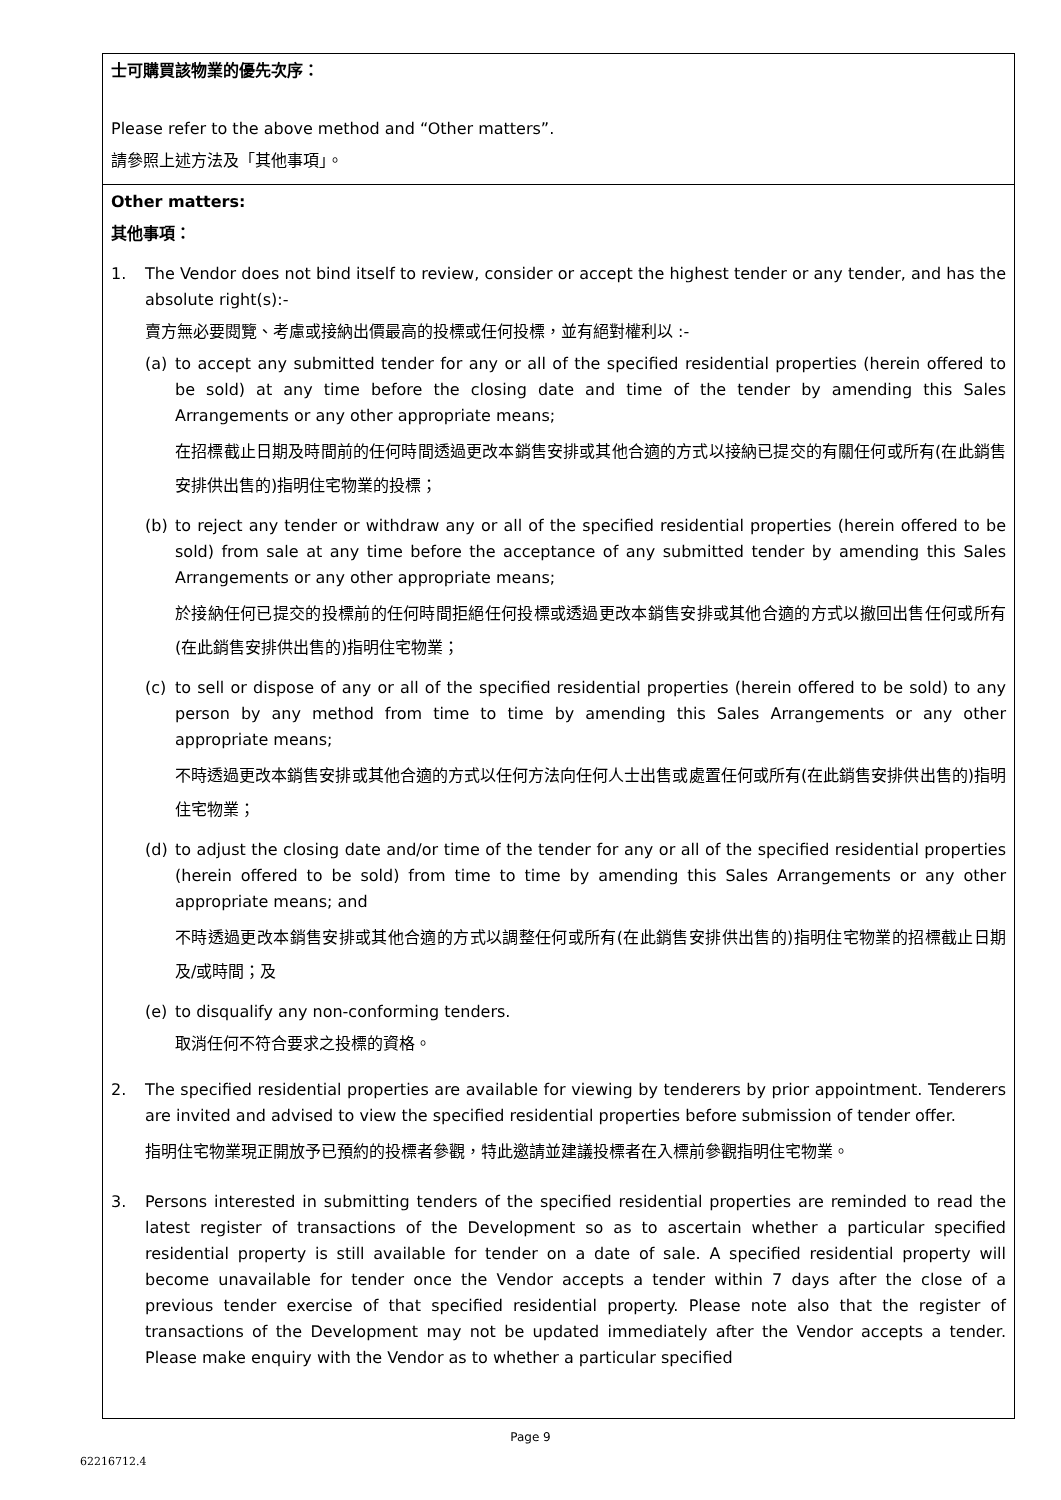| 士可購買該物業的優先次序： Please refer to the above method and “Other matters”. 請參照上述方法及「其他事項」。 |
| Other matters: 其他事項： 1. The Vendor does not bind itself to review, consider or accept the highest tender or any tender, and has the absolute right(s):- 賣方無必要閱覽、考慮或接納出價最高的投標或任何投標，並有絕對權利以 :- (a) to accept any submitted tender for any or all of the specified residential properties (herein offered to be sold) at any time before the closing date and time of the tender by amending this Sales Arrangements or any other appropriate means; 在招標截止日期及時間前的任何時間透過更改本銷售安排或其他合適的方式以接納已提交的有關任何或所有(在此銷售安排供出售的)指明住宅物業的投標； (b) to reject any tender or withdraw any or all of the specified residential properties (herein offered to be sold) from sale at any time before the acceptance of any submitted tender by amending this Sales Arrangements or any other appropriate means; 於接納任何已提交的投標前的任何時間拒絕任何投標或透過更改本銷售安排或其他合適的方式以撤回出售任何或所有(在此銷售安排供出售的)指明住宅物業； (c) to sell or dispose of any or all of the specified residential properties (herein offered to be sold) to any person by any method from time to time by amending this Sales Arrangements or any other appropriate means; 不時透過更改本銷售安排或其他合適的方式以任何方法向任何人士出售或處置任何或所有(在此銷售安排供出售的)指明住宅物業； (d) to adjust the closing date and/or time of the tender for any or all of the specified residential properties (herein offered to be sold) from time to time by amending this Sales Arrangements or any other appropriate means; and 不時透過更改本銷售安排或其他合適的方式以調整任何或所有(在此銷售安排供出售的)指明住宅物業的招標截止日期及/或時間；及 (e) to disqualify any non-conforming tenders. 取消任何不符合要求之投標的資格。 2. The specified residential properties are available for viewing by tenderers by prior appointment. Tenderers are invited and advised to view the specified residential properties before submission of tender offer. 指明住宅物業現正開放予已預約的投標者參觀，特此邀請並建議投標者在入標前參觀指明住宅物業。 3. Persons interested in submitting tenders of the specified residential properties are reminded to read the latest register of transactions of the Development so as to ascertain whether a particular specified residential property is still available for tender on a date of sale. A specified residential property will become unavailable for tender once the Vendor accepts a tender within 7 days after the close of a previous tender exercise of that specified residential property. Please note also that the register of transactions of the Development may not be updated immediately after the Vendor accepts a tender. Please make enquiry with the Vendor as to whether a particular specified |
Page 9
62216712.4